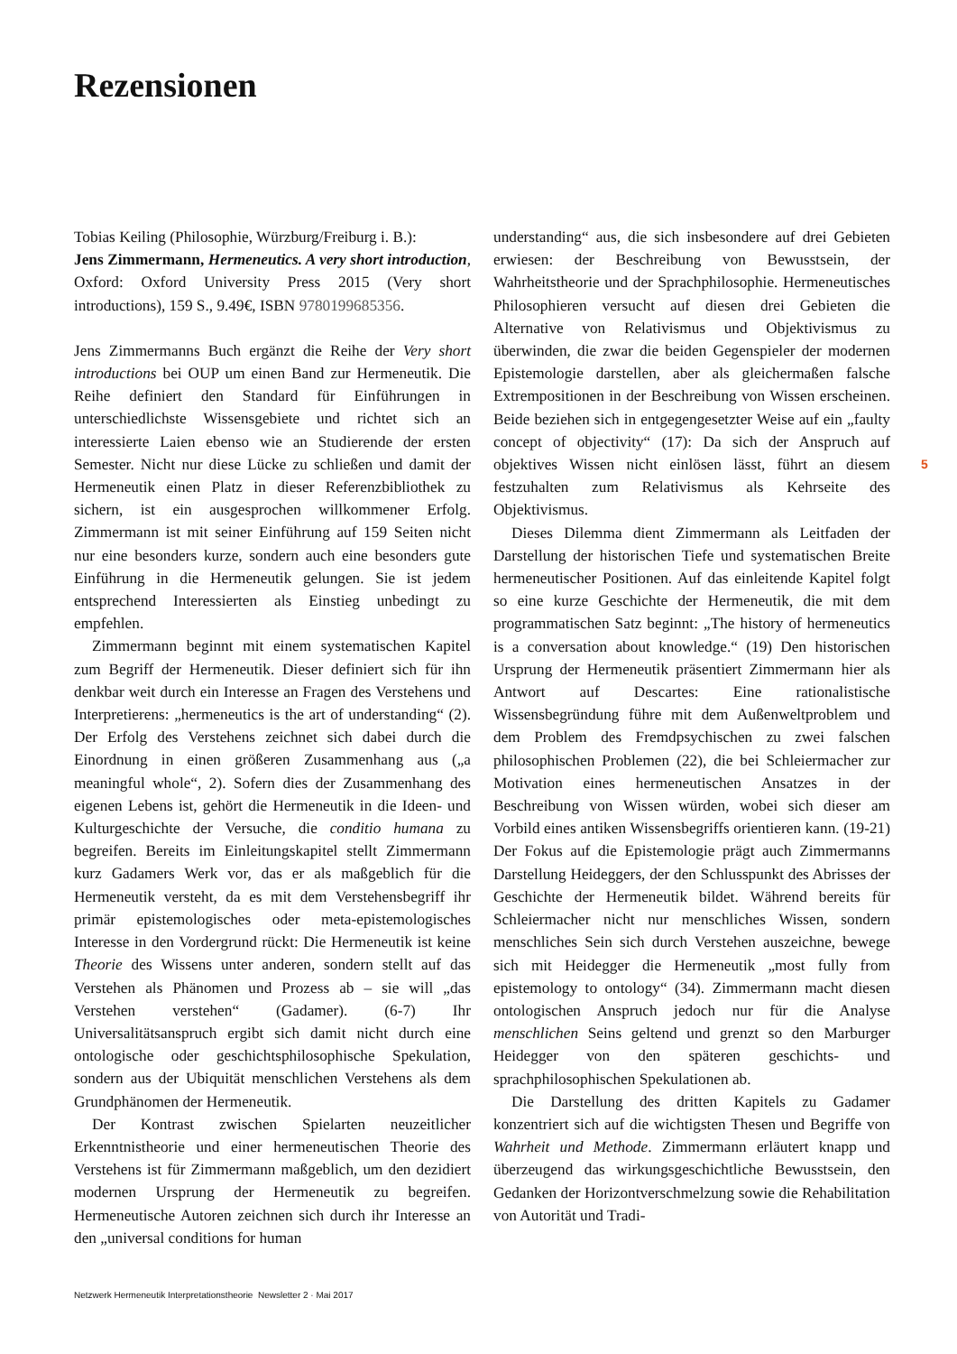Rezensionen
Tobias Keiling (Philosophie, Würzburg/Freiburg i. B.):
Jens Zimmermann, Hermeneutics. A very short introduction, Oxford: Oxford University Press 2015 (Very short introductions), 159 S., 9.49€, ISBN 9780199685356.
Jens Zimmermanns Buch ergänzt die Reihe der Very short introductions bei OUP um einen Band zur Hermeneutik. Die Reihe definiert den Standard für Einführungen in unterschiedlichste Wissensgebiete und richtet sich an interessierte Laien ebenso wie an Studierende der ersten Semester. Nicht nur diese Lücke zu schließen und damit der Hermeneutik einen Platz in dieser Referenzbibliothek zu sichern, ist ein ausgesprochen willkommener Erfolg. Zimmermann ist mit seiner Einführung auf 159 Seiten nicht nur eine besonders kurze, sondern auch eine besonders gute Einführung in die Hermeneutik gelungen. Sie ist jedem entsprechend Interessierten als Einstieg unbedingt zu empfehlen.
Zimmermann beginnt mit einem systematischen Kapitel zum Begriff der Hermeneutik. Dieser definiert sich für ihn denkbar weit durch ein Interesse an Fragen des Verstehens und Interpretierens: „hermeneutics is the art of understanding“ (2). Der Erfolg des Verstehens zeichnet sich dabei durch die Einordnung in einen größeren Zusammenhang aus („a meaningful whole“, 2). Sofern dies der Zusammenhang des eigenen Lebens ist, gehört die Hermeneutik in die Ideen- und Kulturgeschichte der Versuche, die conditio humana zu begreifen. Bereits im Einleitungskapitel stellt Zimmermann kurz Gadamers Werk vor, das er als maßgeblich für die Hermeneutik versteht, da es mit dem Verstehensbegriff ihr primär epistemologisches oder meta-epistemologisches Interesse in den Vordergrund rückt: Die Hermeneutik ist keine Theorie des Wissens unter anderen, sondern stellt auf das Verstehen als Phänomen und Prozess ab – sie will „das Verstehen verstehen“ (Gadamer). (6-7) Ihr Universalitätsanspruch ergibt sich damit nicht durch eine ontologische oder geschichtsphilosophische Spekulation, sondern aus der Ubiquität menschlichen Verstehens als dem Grundphänomen der Hermeneutik.
Der Kontrast zwischen Spielarten neuzeitlicher Erkenntnistheorie und einer hermeneutischen Theorie des Verstehens ist für Zimmermann maßgeblich, um den dezidiert modernen Ursprung der Hermeneutik zu begreifen. Hermeneutische Autoren zeichnen sich durch ihr Interesse an den „universal conditions for human
understanding“ aus, die sich insbesondere auf drei Gebieten erwiesen: der Beschreibung von Bewusstsein, der Wahrheitstheorie und der Sprachphilosophie. Hermeneutisches Philosophieren versucht auf diesen drei Gebieten die Alternative von Relativismus und Objektivismus zu überwinden, die zwar die beiden Gegenspieler der modernen Epistemologie darstellen, aber als gleichermaßen falsche Extrempositionen in der Beschreibung von Wissen erscheinen. Beide beziehen sich in entgegengesetzter Weise auf ein „faulty concept of objectivity“ (17): Da sich der Anspruch auf objektives Wissen nicht einlösen lässt, führt an diesem festzuhalten zum Relativismus als Kehrseite des Objektivismus.
Dieses Dilemma dient Zimmermann als Leitfaden der Darstellung der historischen Tiefe und systematischen Breite hermeneutischer Positionen. Auf das einleitende Kapitel folgt so eine kurze Geschichte der Hermeneutik, die mit dem programmatischen Satz beginnt: „The history of hermeneutics is a conversation about knowledge.“ (19) Den historischen Ursprung der Hermeneutik präsentiert Zimmermann hier als Antwort auf Descartes: Eine rationalistische Wissensbegründung führe mit dem Außenweltproblem und dem Problem des Fremdpsychischen zu zwei falschen philosophischen Problemen (22), die bei Schleiermacher zur Motivation eines hermeneutischen Ansatzes in der Beschreibung von Wissen würden, wobei sich dieser am Vorbild eines antiken Wissensbegriffs orientieren kann. (19-21) Der Fokus auf die Epistemologie prägt auch Zimmermanns Darstellung Heideggers, der den Schlusspunkt des Abrisses der Geschichte der Hermeneutik bildet. Während bereits für Schleiermacher nicht nur menschliches Wissen, sondern menschliches Sein sich durch Verstehen auszeichne, bewege sich mit Heidegger die Hermeneutik „most fully from epistemology to ontology“ (34). Zimmermann macht diesen ontologischen Anspruch jedoch nur für die Analyse menschlichen Seins geltend und grenzt so den Marburger Heidegger von den späteren geschichts- und sprachphilosophischen Spekulationen ab.
Die Darstellung des dritten Kapitels zu Gadamer konzentriert sich auf die wichtigsten Thesen und Begriffe von Wahrheit und Methode. Zimmermann erläutert knapp und überzeugend das wirkungsgeschichtliche Bewusstsein, den Gedanken der Horizontverschmelzung sowie die Rehabilitation von Autorität und Tradi-
5
Netzwerk Hermeneutik Interpretationstheorie Newsletter 2 · Mai 2017